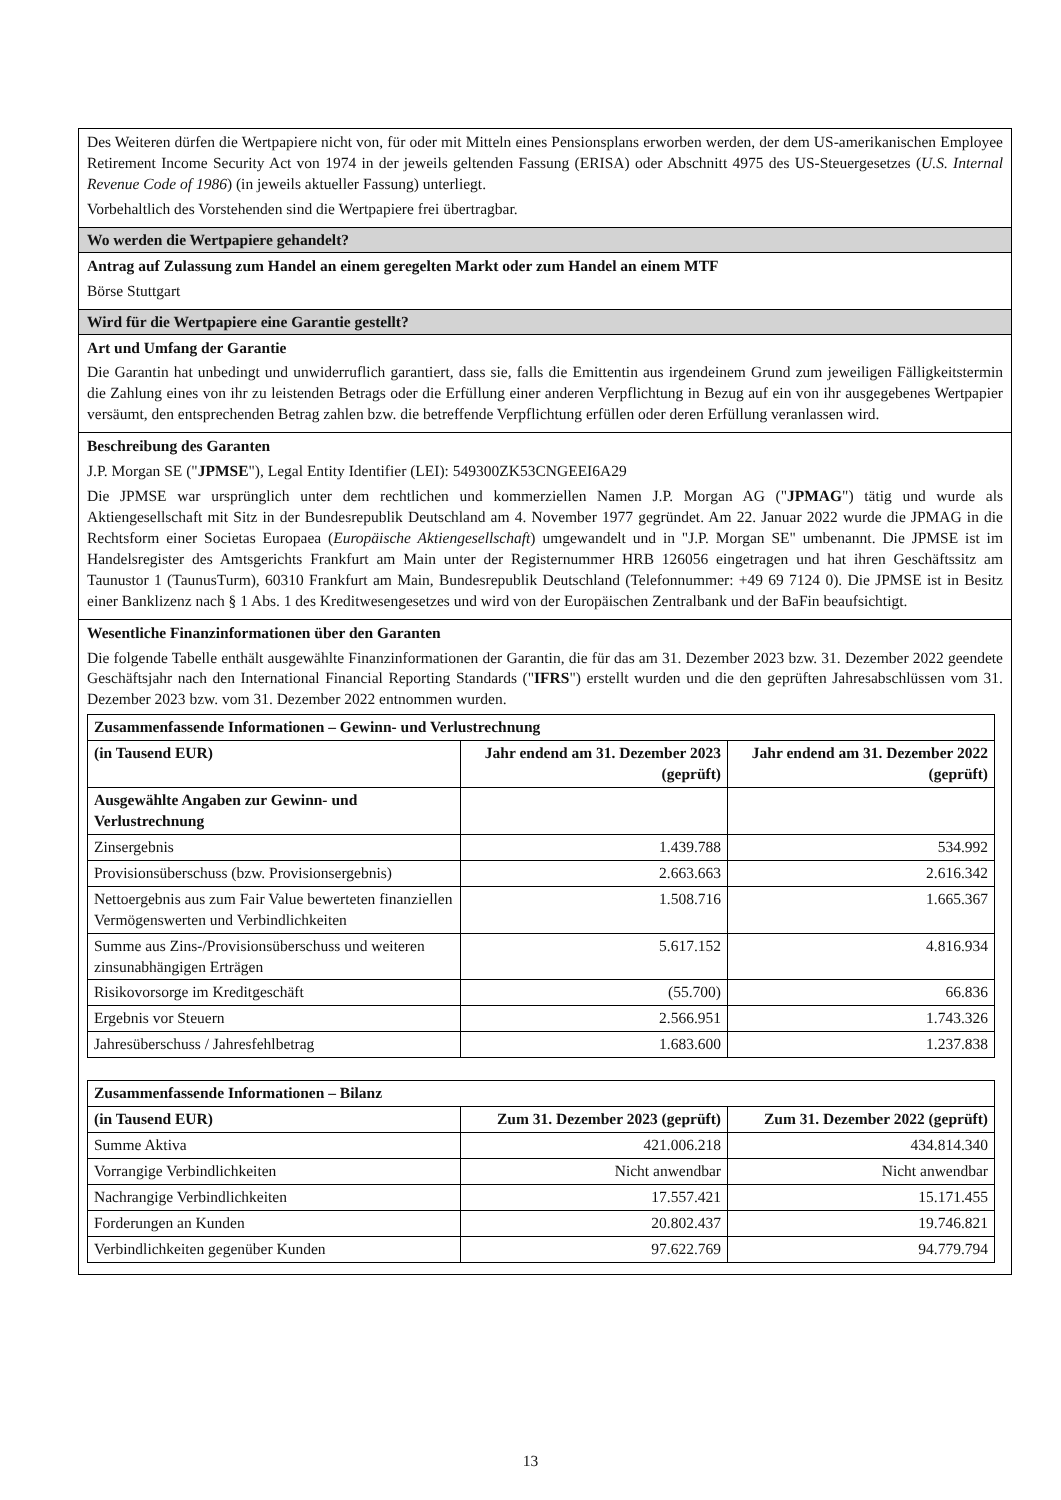Des Weiteren dürfen die Wertpapiere nicht von, für oder mit Mitteln eines Pensionsplans erworben werden, der dem US-amerikanischen Employee Retirement Income Security Act von 1974 in der jeweils geltenden Fassung (ERISA) oder Abschnitt 4975 des US-Steuergesetzes (U.S. Internal Revenue Code of 1986) (in jeweils aktueller Fassung) unterliegt.
Vorbehaltlich des Vorstehenden sind die Wertpapiere frei übertragbar.
Wo werden die Wertpapiere gehandelt?
Antrag auf Zulassung zum Handel an einem geregelten Markt oder zum Handel an einem MTF
Börse Stuttgart
Wird für die Wertpapiere eine Garantie gestellt?
Art und Umfang der Garantie
Die Garantin hat unbedingt und unwiderruflich garantiert, dass sie, falls die Emittentin aus irgendeinem Grund zum jeweiligen Fälligkeitstermin die Zahlung eines von ihr zu leistenden Betrags oder die Erfüllung einer anderen Verpflichtung in Bezug auf ein von ihr ausgegebenes Wertpapier versäumt, den entsprechenden Betrag zahlen bzw. die betreffende Verpflichtung erfüllen oder deren Erfüllung veranlassen wird.
Beschreibung des Garanten
J.P. Morgan SE ("JPMSE"), Legal Entity Identifier (LEI): 549300ZK53CNGEEI6A29
Die JPMSE war ursprünglich unter dem rechtlichen und kommerziellen Namen J.P. Morgan AG ("JPMAG") tätig und wurde als Aktiengesellschaft mit Sitz in der Bundesrepublik Deutschland am 4. November 1977 gegründet. Am 22. Januar 2022 wurde die JPMAG in die Rechtsform einer Societas Europaea (Europäische Aktiengesellschaft) umgewandelt und in "J.P. Morgan SE" umbenannt. Die JPMSE ist im Handelsregister des Amtsgerichts Frankfurt am Main unter der Registernummer HRB 126056 eingetragen und hat ihren Geschäftssitz am Taunustor 1 (TaunusTurm), 60310 Frankfurt am Main, Bundesrepublik Deutschland (Telefonnummer: +49 69 7124 0). Die JPMSE ist in Besitz einer Banklizenz nach § 1 Abs. 1 des Kreditwesengesetzes und wird von der Europäischen Zentralbank und der BaFin beaufsichtigt.
Wesentliche Finanzinformationen über den Garanten
Die folgende Tabelle enthält ausgewählte Finanzinformationen der Garantin, die für das am 31. Dezember 2023 bzw. 31. Dezember 2022 geendete Geschäftsjahr nach den International Financial Reporting Standards ("IFRS") erstellt wurden und die den geprüften Jahresabschlüssen vom 31. Dezember 2023 bzw. vom 31. Dezember 2022 entnommen wurden.
| Zusammenfassende Informationen – Gewinn- und Verlustrechnung | | |
| --- | --- | --- |
| (in Tausend EUR) | Jahr endend am 31. Dezember 2023 (geprüft) | Jahr endend am 31. Dezember 2022 (geprüft) |
| Ausgewählte Angaben zur Gewinn- und Verlustrechnung | | |
| Zinsergebnis | 1.439.788 | 534.992 |
| Provisionsüberschuss (bzw. Provisionsergebnis) | 2.663.663 | 2.616.342 |
| Nettoergebnis aus zum Fair Value bewerteten finanziellen Vermögenswerten und Verbindlichkeiten | 1.508.716 | 1.665.367 |
| Summe aus Zins-/Provisionsüberschuss und weiteren zinsunabhängigen Erträgen | 5.617.152 | 4.816.934 |
| Risikovorsorge im Kreditgeschäft | (55.700) | 66.836 |
| Ergebnis vor Steuern | 2.566.951 | 1.743.326 |
| Jahresüberschuss / Jahresfehlbetrag | 1.683.600 | 1.237.838 |
| Zusammenfassende Informationen – Bilanz | | |
| --- | --- | --- |
| (in Tausend EUR) | Zum 31. Dezember 2023 (geprüft) | Zum 31. Dezember 2022 (geprüft) |
| Summe Aktiva | 421.006.218 | 434.814.340 |
| Vorrangige Verbindlichkeiten | Nicht anwendbar | Nicht anwendbar |
| Nachrangige Verbindlichkeiten | 17.557.421 | 15.171.455 |
| Forderungen an Kunden | 20.802.437 | 19.746.821 |
| Verbindlichkeiten gegenüber Kunden | 97.622.769 | 94.779.794 |
13